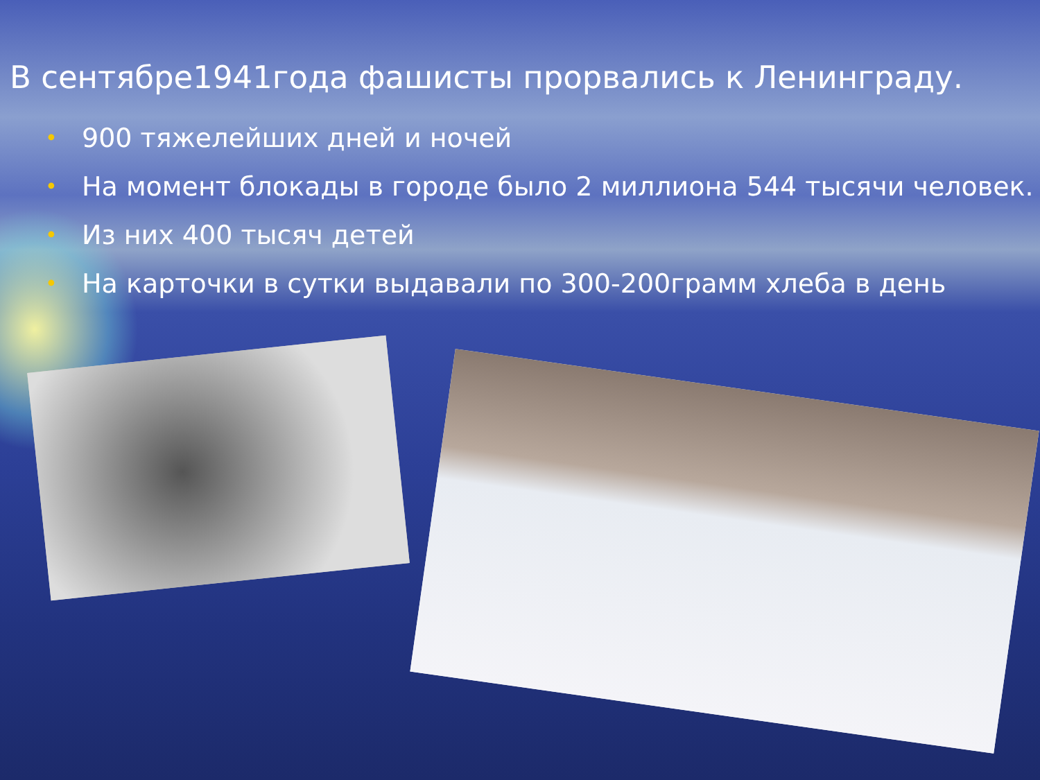В сентябре1941года фашисты прорвались к Ленинграду.
• 900 тяжелейших дней и ночей
• На момент блокады в городе было 2 миллиона 544 тысячи человек.
• Из них 400 тысяч детей
• На карточки в сутки выдавали по 300-200грамм хлеба в день